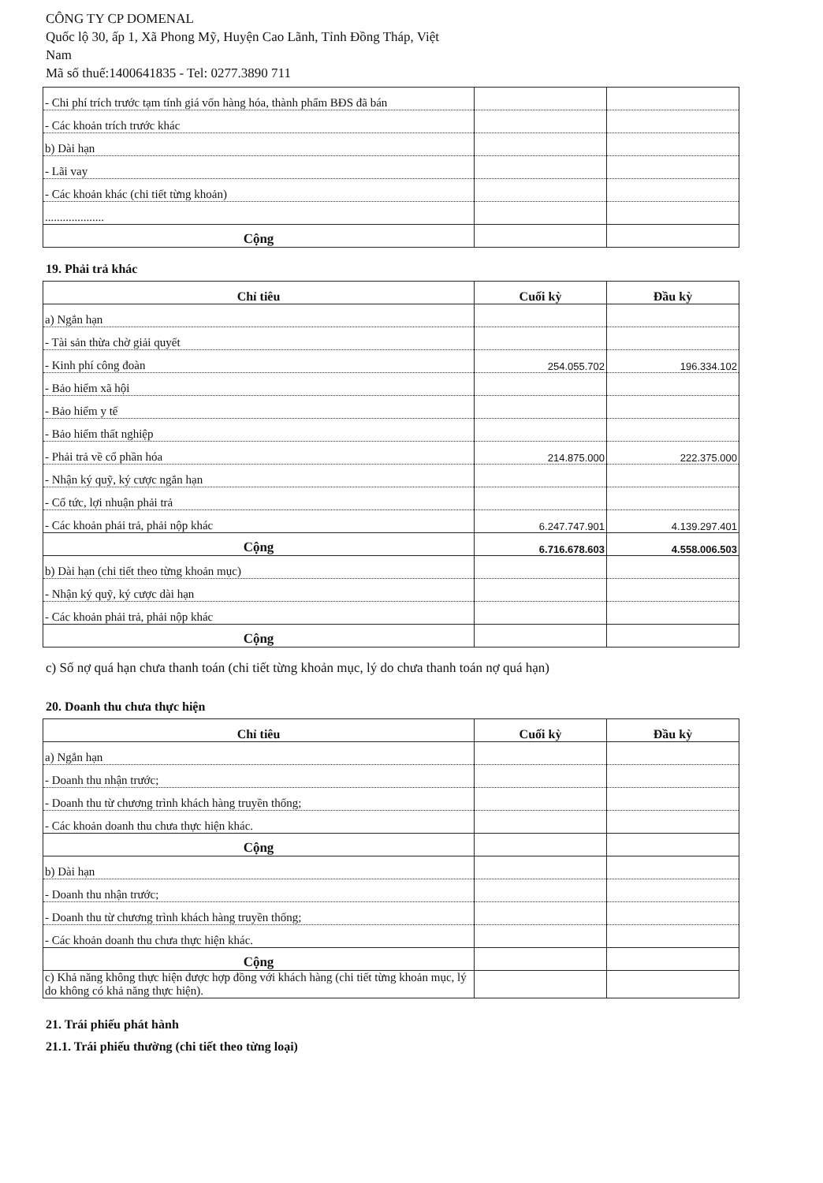CÔNG TY CP DOMENAL
Quốc lộ 30, ấp 1, Xã Phong Mỹ, Huyện Cao Lãnh, Tỉnh Đồng Tháp, Việt
Nam
Mã số thuế:1400641835 - Tel: 0277.3890 711
| - Chi phí trích trước tạm tính giá vốn hàng hóa, thành phẩm BĐS đã bán | | |
| - Các khoản trích trước khác | | |
| b) Dài hạn | | |
| - Lãi vay | | |
| - Các khoản khác (chi tiết từng khoản) | | |
| .................... | | |
| Cộng | | |
19. Phải trả khác
| Chỉ tiêu | Cuối kỳ | Đầu kỳ |
| --- | --- | --- |
| a) Ngắn hạn | | |
| - Tài sản thừa chờ giải quyết | | |
| - Kinh phí công đoàn | 254.055.702 | 196.334.102 |
| - Bảo hiểm xã hội | | |
| - Bảo hiểm y tế | | |
| - Bảo hiểm thất nghiệp | | |
| - Phải trả về cổ phần hóa | 214.875.000 | 222.375.000 |
| - Nhận ký quỹ, ký cược ngắn hạn | | |
| - Cổ tức, lợi nhuận phải trả | | |
| - Các khoản phải trả, phải nộp khác | 6.247.747.901 | 4.139.297.401 |
| Cộng | 6.716.678.603 | 4.558.006.503 |
| b) Dài hạn (chi tiết theo từng khoản mục) | | |
| - Nhận ký quỹ, ký cược dài hạn | | |
| - Các khoản phải trả, phải nộp khác | | |
| Cộng | | |
c) Số nợ quá hạn chưa thanh toán (chi tiết từng khoản mục, lý do chưa thanh toán nợ quá hạn)
20. Doanh thu chưa thực hiện
| Chỉ tiêu | Cuối kỳ | Đầu kỳ |
| --- | --- | --- |
| a) Ngắn hạn | | |
| - Doanh thu nhận trước; | | |
| - Doanh thu từ chương trình khách hàng truyền thống; | | |
| - Các khoản doanh thu chưa thực hiện khác. | | |
| Cộng | | |
| b) Dài hạn | | |
| - Doanh thu nhận trước; | | |
| - Doanh thu từ chương trình khách hàng truyền thống; | | |
| - Các khoản doanh thu chưa thực hiện khác. | | |
| Cộng | | |
| c) Khả năng không thực hiện được hợp đồng với khách hàng (chi tiết từng khoản mục, lý do không có khả năng thực hiện). | | |
21. Trái phiếu phát hành
21.1. Trái phiếu thường (chi tiết theo từng loại)